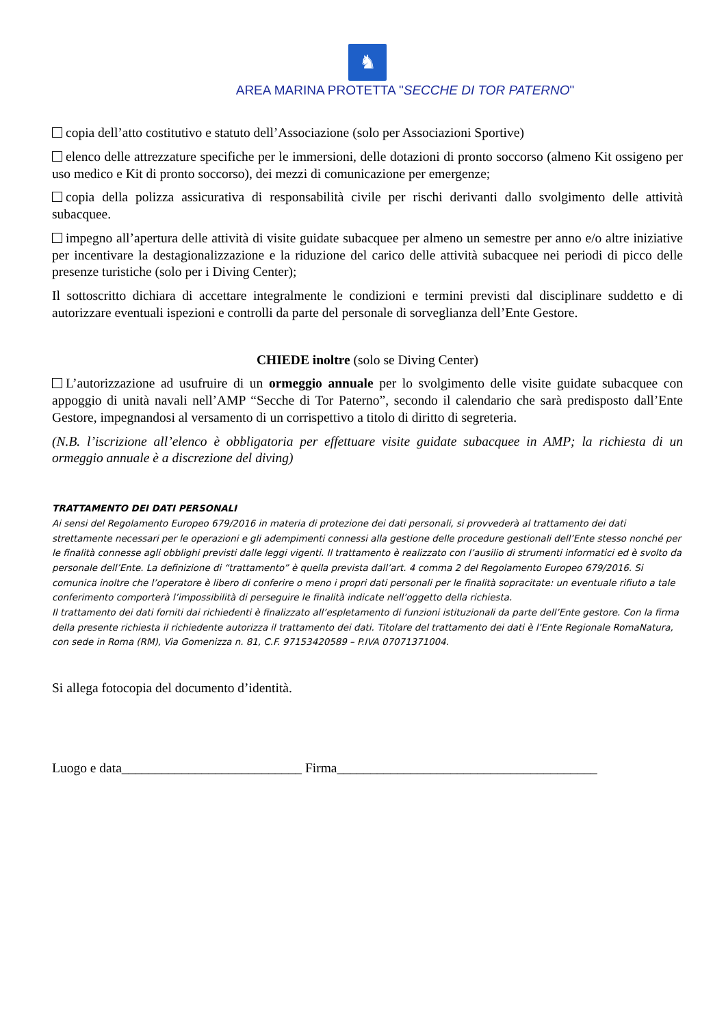♞
AREA MARINA PROTETTA "SECCHE DI TOR PATERNO"
copia dell’atto costitutivo e statuto dell’Associazione (solo per Associazioni Sportive)
elenco delle attrezzature specifiche per le immersioni, delle dotazioni di pronto soccorso (almeno Kit ossigeno per uso medico e Kit di pronto soccorso), dei mezzi di comunicazione per emergenze;
copia della polizza assicurativa di responsabilità civile per rischi derivanti dallo svolgimento delle attività subacquee.
impegno all’apertura delle attività di visite guidate subacquee per almeno un semestre per anno e/o altre iniziative per incentivare la destagionalizzazione e la riduzione del carico delle attività subacquee nei periodi di picco delle presenze turistiche (solo per i Diving Center);
Il sottoscritto dichiara di accettare integralmente le condizioni e termini previsti dal disciplinare suddetto e di autorizzare eventuali ispezioni e controlli da parte del personale di sorveglianza dell’Ente Gestore.
CHIEDE inoltre (solo se Diving Center)
L’autorizzazione ad usufruire di un ormeggio annuale per lo svolgimento delle visite guidate subacquee con appoggio di unità navali nell’AMP “Secche di Tor Paterno”, secondo il calendario che sarà predisposto dall’Ente Gestore, impegnandosi al versamento di un corrispettivo a titolo di diritto di segreteria.
(N.B. l’iscrizione all’elenco è obbligatoria per effettuare visite guidate subacquee in AMP; la richiesta di un ormeggio annuale è a discrezione del diving)
TRATTAMENTO DEI DATI PERSONALI
Ai sensi del Regolamento Europeo 679/2016 in materia di protezione dei dati personali, si provvederà al trattamento dei dati strettamente necessari per le operazioni e gli adempimenti connessi alla gestione delle procedure gestionali dell’Ente stesso nonché per le finalità connesse agli obblighi previsti dalle leggi vigenti. Il trattamento è realizzato con l’ausilio di strumenti informatici ed è svolto da personale dell’Ente. La definizione di “trattamento” è quella prevista dall’art. 4 comma 2 del Regolamento Europeo 679/2016. Si comunica inoltre che l’operatore è libero di conferire o meno i propri dati personali per le finalità sopracitate: un eventuale rifiuto a tale conferimento comporterà l’impossibilità di perseguire le finalità indicate nell’oggetto della richiesta.
Il trattamento dei dati forniti dai richiedenti è finalizzato all’espletamento di funzioni istituzionali da parte dell’Ente gestore. Con la firma della presente richiesta il richiedente autorizza il trattamento dei dati. Titolare del trattamento dei dati è l’Ente Regionale RomaNatura, con sede in Roma (RM), Via Gomenizza n. 81, C.F. 97153420589 – P.IVA 07071371004.
Si allega fotocopia del documento d’identità.
Luogo e data___________________________ Firma_______________________________________